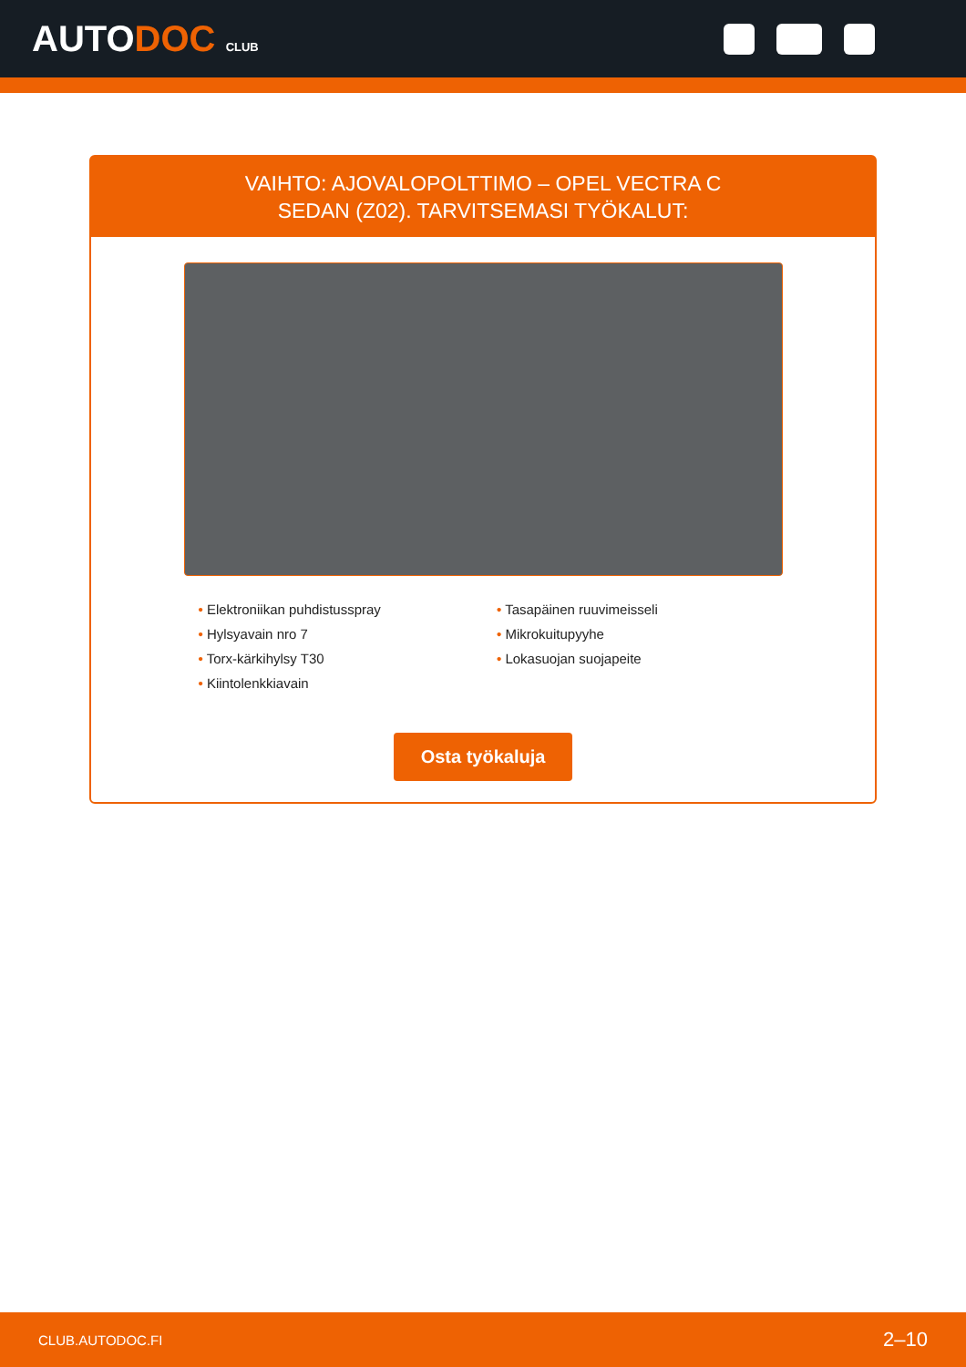AUTODOC CLUB
VAIHTO: AJOVALOPOLTTIMO – OPEL VECTRA C
SEDAN (Z02). TARVITSEMASI TYÖKALUT:
• Elektroniikan puhdistusspray
• Hylsyavain nro 7
• Torx-kärkihylsy T30
• Kiintolenkkiavain
• Tasapäinen ruuvimeisseli
• Mikrokuitupyyhe
• Lokasuojan suojapeite
Osta työkaluja
CLUB.AUTODOC.FI 2–10